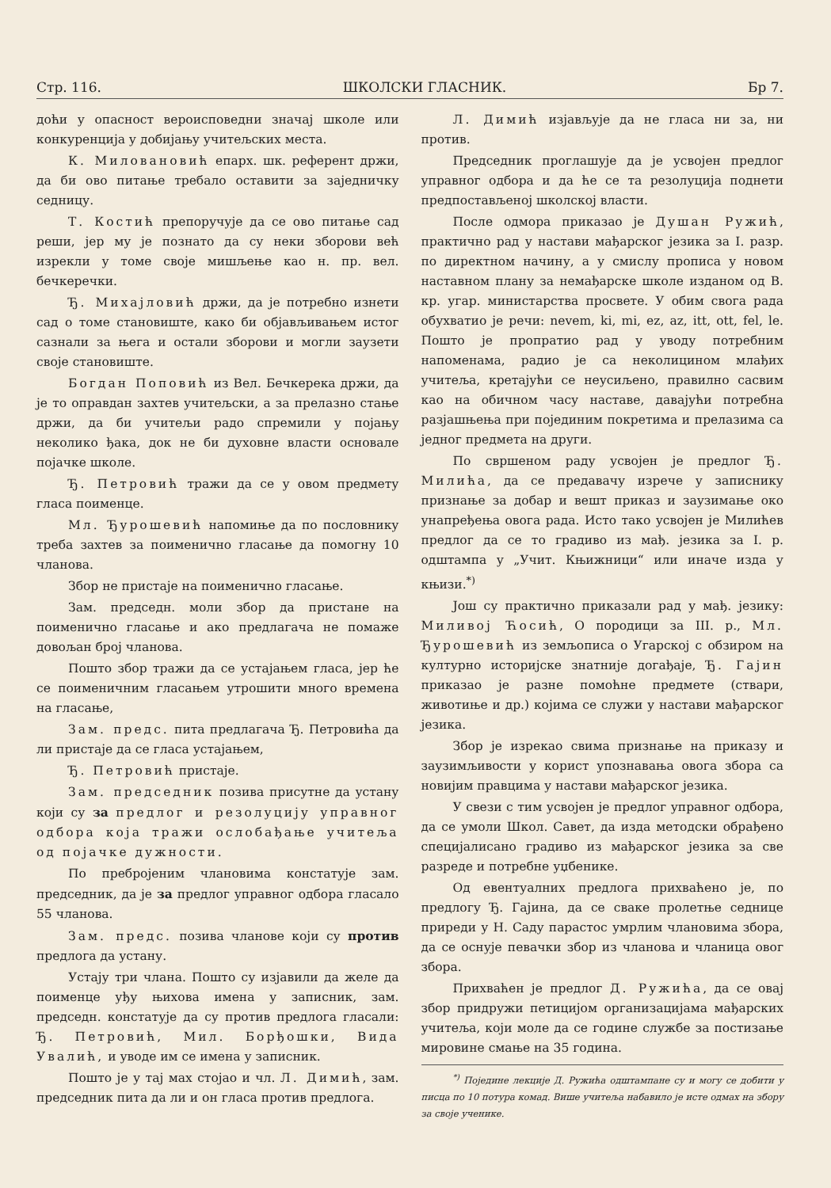Стр. 116. ШКОЛСКИ ГЛАСНИК. Бр 7.
доћи у опасност вероисповедни значај школе или конкуренција у добијању учитељских места.
К. Миловановић епарх. шк. референт држи, да би ово питање требало оставити за заједничку седницу.
Т. Костић препоручује да се ово питање сад реши, јер му је познато да су неки зборови већ изрекли у томе своје мишљење као н. пр. вел. бечкеречки.
Ђ. Михајловић држи, да је потребно изнети сад о томе становиште, како би објављивањем истог сазнали за њега и остали зборови и могли заузети своје становиште.
Богдан Поповић из Вел. Бечкерека држи, да је то оправдан захтев учитељски, а за прелазно стање држи, да би учитељи радо спремили у појању неколико ђака, док не би духовне власти основале појачке школе.
Ђ. Петровић тражи да се у овом предмету гласа поименце.
Мл. Ђурошевић напомиње да по пословнику треба захтев за поименично гласање да помогну 10 чланова.
Збор не пристаје на поименично гласање.
Зам. председн. моли збор да пристане на поименично гласање и ако предлагача не помаже довољан број чланова.
Пошто збор тражи да се устајањем гласа, јер ће се поименичним гласањем утрошити много времена на гласање,
Зам. предс. пита предлагача Ђ. Петровића да ли пристаје да се гласа устајањем,
Ђ. Петровић пристаје.
Зам. председник позива присутне да устану који су за предлог и резолуцију управног одбора која тражи ослобађање учитеља од појачке дужности.
По пребројеним члановима констатује зам. председник, да је за предлог управног одбора гласало 55 чланова.
Зам. предс. позива чланове који су против предлога да устану.
Устају три члана. Пошто су изјавили да желе да поименце уђу њихова имена у записник, зам. председн. констатује да су против предлога гласали: Ђ. Петровић, Мил. Борђошки, Вида Увалић, и уводе им се имена у записник.
Пошто је у тај мах стојао и чл. Л. Димић, зам. председник пита да ли и он гласа против предлога.
Л. Димић изјављује да не гласа ни за, ни против.
Председник проглашује да је усвојен предлог управног одбора и да ће се та резолуција поднети предпостављеној школској власти.
После одмора приказао је Душан Ружић, практично рад у настави мађарског језика за I. разр. по директном начину, а у смислу прописа у новом наставном плану за немађарске школе изданом од В. кр. угар. министарства просвете. У обим свога рада обухватио је речи: nevem, ki, mi, ez, az, itt, ott, fel, le. Пошто је пропратио рад у уводу потребним напоменама, радио је са неколицином млађих учитеља, кретајући се неусиљено, правилно сасвим као на обичном часу наставе, давајући потребна разјашњења при појединим покретима и прелазима са једног предмета на други.
По свршеном раду усвојен је предлог Ђ. Милића, да се предавачу изрече у записнику признање за добар и вешт приказ и заузимање око унапређења овога рада. Исто тако усвојен је Милићев предлог да се то градиво из мађ. језика за I. р. одштампа у „Учит. Књижници“ или иначе изда у књизи.<sup>*)</sup>
Још су практично приказали рад у мађ. језику: Миливој Ћосић, О породици за III. р., Мл. Ђурошевић из земљописа о Угарској с обзиром на културно историјске знатније догађаје, Ђ. Гајин приказао је разне помоћне предмете (ствари, животиње и др.) којима се служи у настави мађарског језика.
Збор је изрекао свима признање на приказу и заузимљивости у корист упознавања овога збора са новијим правцима у настави мађарског језика.
У свези с тим усвојен је предлог управног одбора, да се умоли Школ. Савет, да изда методски обрађено специјалисано градиво из мађарског језика за све разреде и потребне уџбенике.
Од евентуалних предлога прихваћено је, по предлогу Ђ. Гајина, да се сваке пролетње седнице приреди у Н. Саду парастос умрлим члановима збора, да се оснује певачки збор из чланова и чланица овог збора.
Прихваћен је предлог Д. Ружића, да се овај збор придружи петицијом организацијама мађарских учитеља, који моле да се године службе за постизање мировине смање на 35 година.
<sup>*)</sup> Поједине лекције Д. Ружића одштампане су и могу се добити у писца по 10 потура комад. Више учитеља набавило је исте одмах на збору за своје ученике.